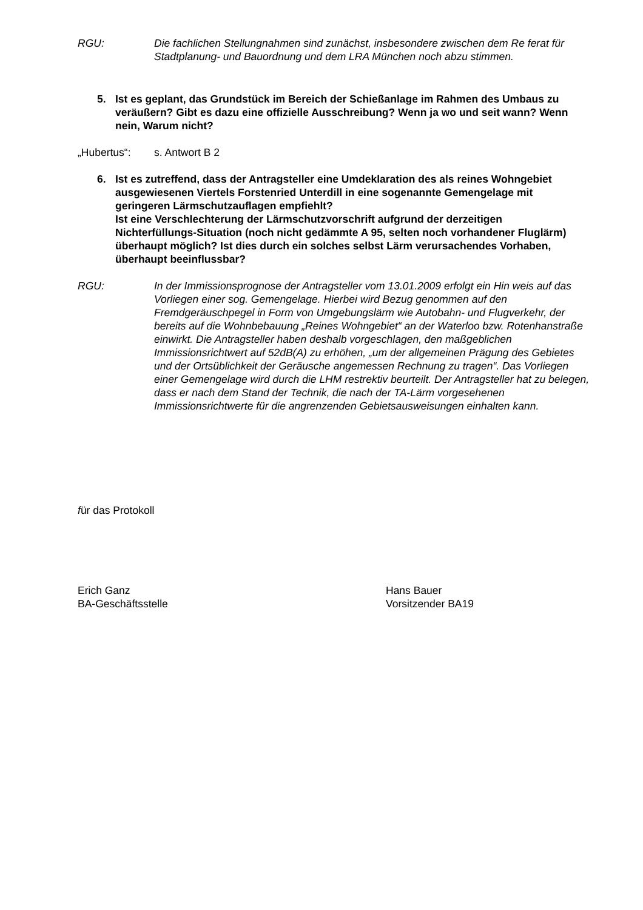RGU: Die fachlichen Stellungnahmen sind zunächst, insbesondere zwischen dem Re ferat für Stadtplanung- und Bauordnung und dem LRA München noch abzu stimmen.
5. Ist es geplant, das Grundstück im Bereich der Schießanlage im Rahmen des Umbaus zu veräußern? Gibt es dazu eine offizielle Ausschreibung? Wenn ja wo und seit wann? Wenn nein, Warum nicht?
„Hubertus“: s. Antwort B 2
6. Ist es zutreffend, dass der Antragsteller eine Umdeklaration des als reines Wohngebiet ausgewiesenen Viertels Forstenried Unterdill in eine sogenannte Gemengelage mit geringeren Lärmschutzauflagen empfiehlt?
Ist eine Verschlechterung der Lärmschutzvorschrift aufgrund der derzeitigen Nichterfüllungs-Situation (noch nicht gedämmte A 95, selten noch vorhandener Fluglärm) überhaupt möglich? Ist dies durch ein solches selbst Lärm verursachendes Vorhaben, überhaupt beeinflussbar?
RGU: In der Immissionsprognose der Antragsteller vom 13.01.2009 erfolgt ein Hin weis auf das Vorliegen einer sog. Gemengelage. Hierbei wird Bezug genommen auf den Fremdgeräuschpegel in Form von Umgebungslärm wie Autobahn- und Flugverkehr, der bereits auf die Wohnbebauung „Reines Wohngebiet“ an der Waterloo bzw. Rotenhanstraße einwirkt. Die Antragsteller haben deshalb vorgeschlagen, den maßgeblichen Immissionsrichtwert auf 52dB(A) zu erhöhen, „um der allgemeinen Prägung des Gebietes und der Ortsüblichkeit der Geräusche angemessen Rechnung zu tragen“. Das Vorliegen einer Gemengelage wird durch die LHM restrektiv beurteilt. Der Antragsteller hat zu belegen, dass er nach dem Stand der Technik, die nach der TA-Lärm vorgesehenen Immissionsrichtwerte für die angrenzenden Gebietsausweisungen einhalten kann.
für das Protokoll
Erich Ganz
BA-Geschäftsstelle
Hans Bauer
Vorsitzender BA19